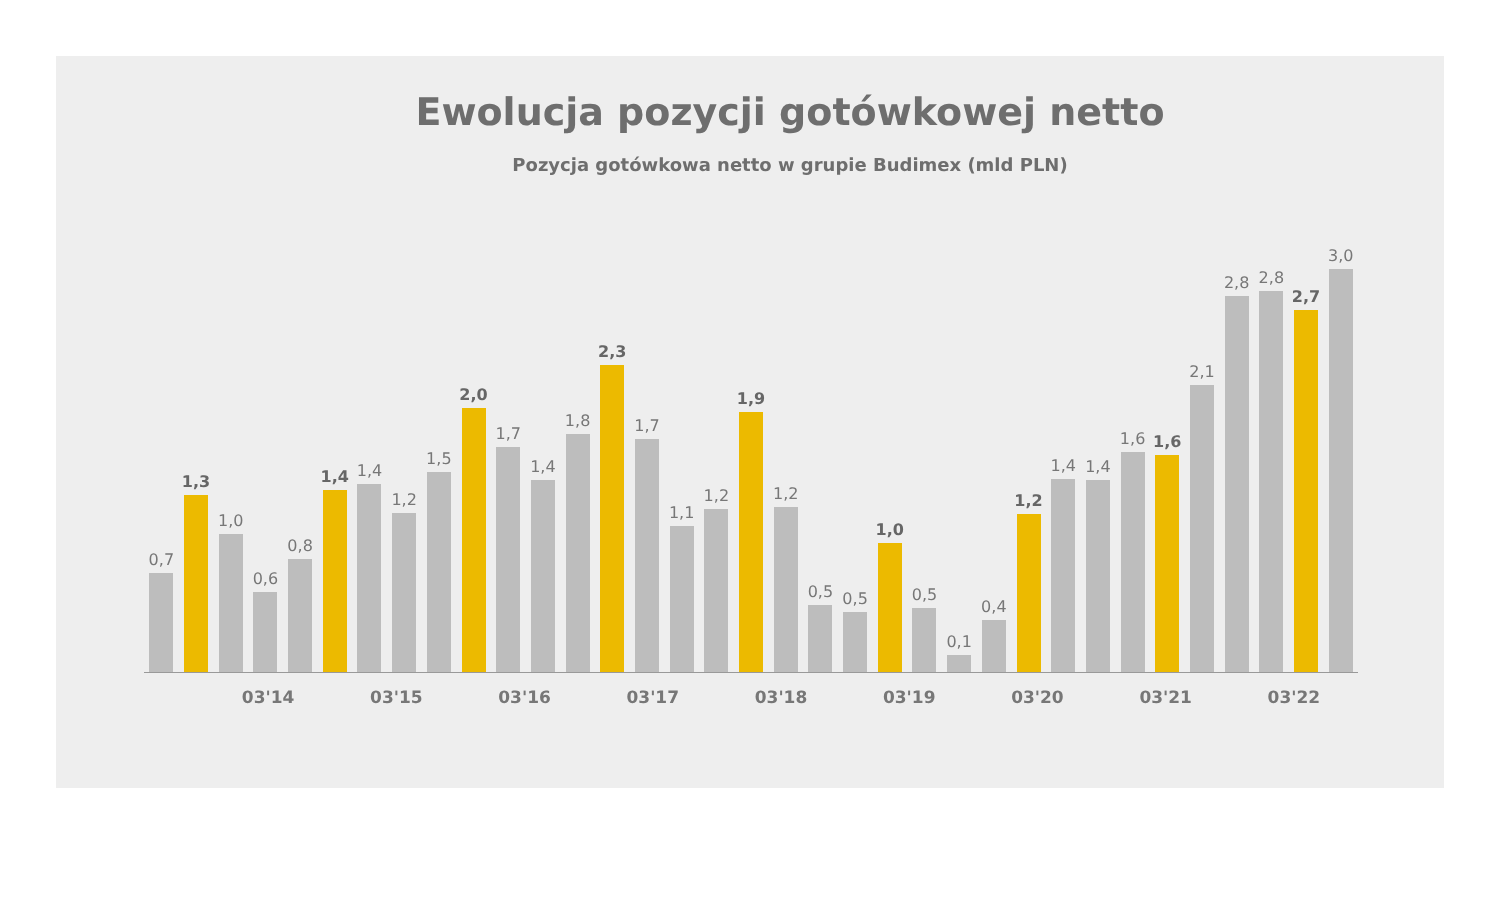Ewolucja pozycji gotówkowej netto
Pozycja gotówkowa netto w grupie Budimex (mld PLN)
0,7
1,3
1,0
0,6
0,8
1,4
1,4
1,2
1,5
2,0
1,7
1,4
1,8
2,3
1,7
1,1
1,2
1,9
1,2
0,5
0,5
1,0
0,5
0,1
0,4
1,2
1,4
1,4
1,6
1,6
2,1
2,8
2,8
2,7
3,0
03'14 03'15 03'16 03'17 03'18 03'19 03'20 03'21 03'22